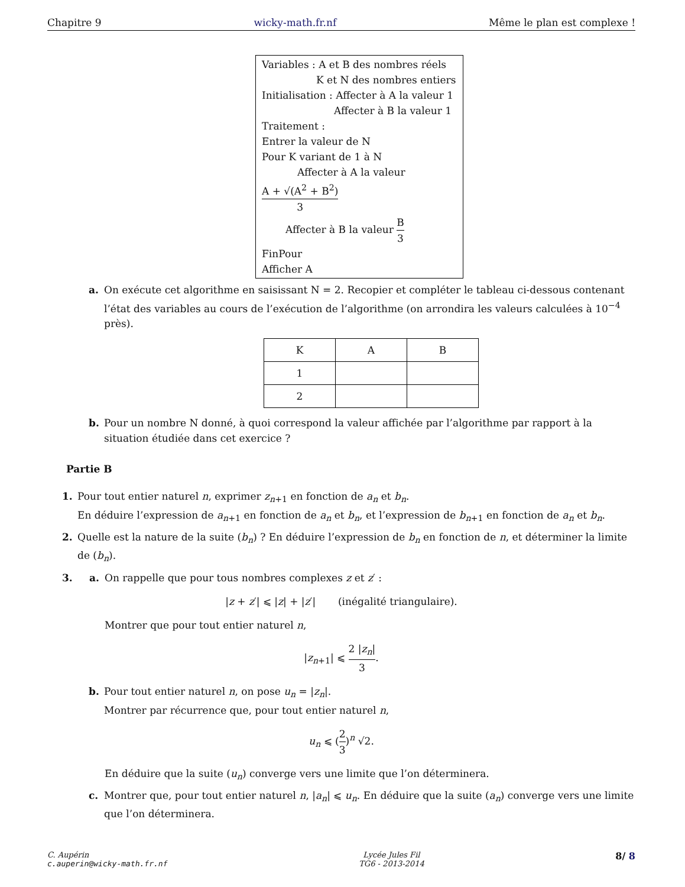Chapitre 9 wicky-math.fr.nf Même le plan est complexe !
Variables : A et B des nombres réels
K et N des nombres entiers
Initialisation : Affecter à A la valeur 1
Affecter à B la valeur 1
Traitement :
Entrer la valeur de N
Pour K variant de 1 à N
Affecter à A la valeur A + √(A<sup>2</sup> + B<sup>2</sup>) 3
Affecter à B la valeur B 3
FinPour
Afficher A
a. On exécute cet algorithme en saisissant N = 2. Recopier et compléter le tableau ci-dessous contenant l’état des variables au cours de l’exécution de l’algorithme (on arrondira les valeurs calculées à 10<sup>−4</sup> près).
| K | A | B |
| --- | --- | --- |
| 1 | | |
| 2 | | |
b. Pour un nombre N donné, à quoi correspond la valeur affichée par l’algorithme par rapport à la situation étudiée dans cet exercice ?
Partie B
1. Pour tout entier naturel n, exprimer z<sub>n+1</sub> en fonction de a<sub>n</sub> et b<sub>n</sub>.
En déduire l’expression de a<sub>n+1</sub> en fonction de a<sub>n</sub> et b<sub>n</sub>, et l’expression de b<sub>n+1</sub> en fonction de a<sub>n</sub> et b<sub>n</sub>.
2. Quelle est la nature de la suite (b<sub>n</sub>) ? En déduire l’expression de b<sub>n</sub> en fonction de n, et déterminer la limite de (b<sub>n</sub>).
3. a. On rappelle que pour tous nombres complexes z et z′ :
|z + z′| ⩽ |z| + |z′| (inégalité triangulaire).
Montrer que pour tout entier naturel n,
|z<sub>n+1</sub>| ⩽ 2 |z<sub>n</sub>| 3.
b. Pour tout entier naturel n, on pose u<sub>n</sub> = |z<sub>n</sub>|.
Montrer par récurrence que, pour tout entier naturel n,
u<sub>n</sub> ⩽ (2 3)<sup>n</sup> √2.
En déduire que la suite (u<sub>n</sub>) converge vers une limite que l’on déterminera.
c. Montrer que, pour tout entier naturel n, |a<sub>n</sub>| ⩽ u<sub>n</sub>. En déduire que la suite (a<sub>n</sub>) converge vers une limite que l’on déterminera.
C. Aupérin
c.auperin@wicky-math.fr.nf
Lycée Jules Fil
TG6 - 2013-2014
8/ 8